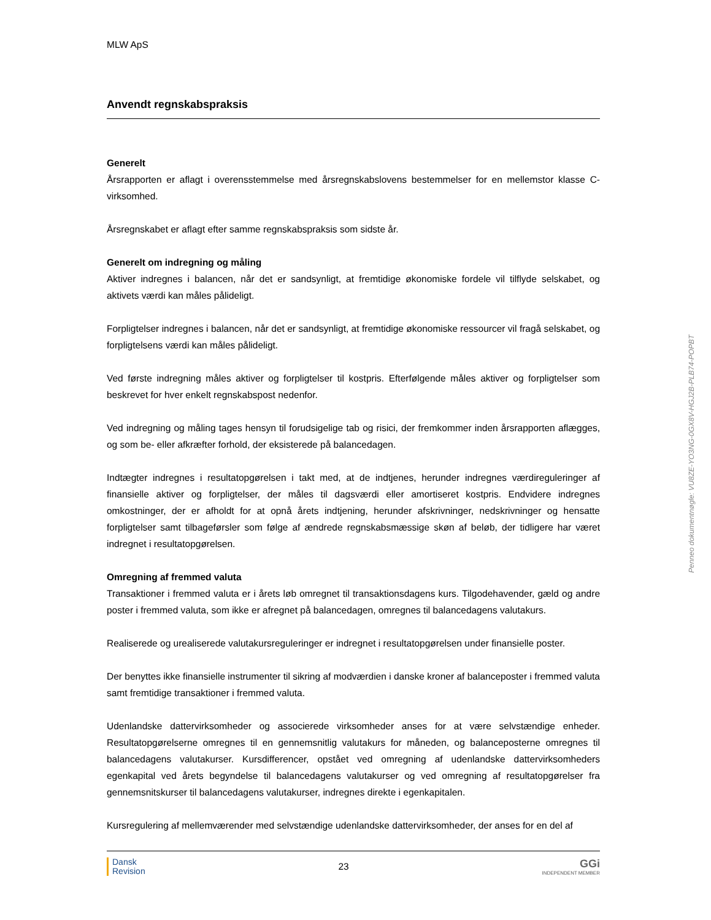MLW ApS
Anvendt regnskabspraksis
Generelt
Årsrapporten er aflagt i overensstemmelse med årsregnskabslovens bestemmelser for en mellemstor klasse C-virksomhed.
Årsregnskabet er aflagt efter samme regnskabspraksis som sidste år.
Generelt om indregning og måling
Aktiver indregnes i balancen, når det er sandsynligt, at fremtidige økonomiske fordele vil tilflyde selskabet, og aktivets værdi kan måles pålideligt.
Forpligtelser indregnes i balancen, når det er sandsynligt, at fremtidige økonomiske ressourcer vil fragå selskabet, og forpligtelsens værdi kan måles pålideligt.
Ved første indregning måles aktiver og forpligtelser til kostpris. Efterfølgende måles aktiver og forpligtelser som beskrevet for hver enkelt regnskabspost nedenfor.
Ved indregning og måling tages hensyn til forudsigelige tab og risici, der fremkommer inden årsrapporten aflægges, og som be- eller afkræfter forhold, der eksisterede på balancedagen.
Indtægter indregnes i resultatopgørelsen i takt med, at de indtjenes, herunder indregnes værdireguleringer af finansielle aktiver og forpligtelser, der måles til dagsværdi eller amortiseret kostpris. Endvidere indregnes omkostninger, der er afholdt for at opnå årets indtjening, herunder afskrivninger, nedskrivninger og hensatte forpligtelser samt tilbageførsler som følge af ændrede regnskabsmæssige skøn af beløb, der tidligere har været indregnet i resultatopgørelsen.
Omregning af fremmed valuta
Transaktioner i fremmed valuta er i årets løb omregnet til transaktionsdagens kurs. Tilgodehavender, gæld og andre poster i fremmed valuta, som ikke er afregnet på balancedagen, omregnes til balancedagens valutakurs.
Realiserede og urealiserede valutakursreguleringer er indregnet i resultatopgørelsen under finansielle poster.
Der benyttes ikke finansielle instrumenter til sikring af modværdien i danske kroner af balanceposter i fremmed valuta samt fremtidige transaktioner i fremmed valuta.
Udenlandske dattervirksomheder og associerede virksomheder anses for at være selvstændige enheder. Resultatopgørelserne omregnes til en gennemsnitlig valutakurs for måneden, og balanceposterne omregnes til balancedagens valutakurser. Kursdifferencer, opstået ved omregning af udenlandske dattervirksomheders egenkapital ved årets begyndelse til balancedagens valutakurser og ved omregning af resultatopgørelser fra gennemsnitskurser til balancedagens valutakurser, indregnes direkte i egenkapitalen.
Kursregulering af mellemværender med selvstændige udenlandske dattervirksomheder, der anses for en del af
Dansk
Revision
23
GGi
INDEPENDENT MEMBER
Penneo dokumentnøgle: VU8ZE-YO3NG-0GX8V-HGJ2B-PLB74-POPBT